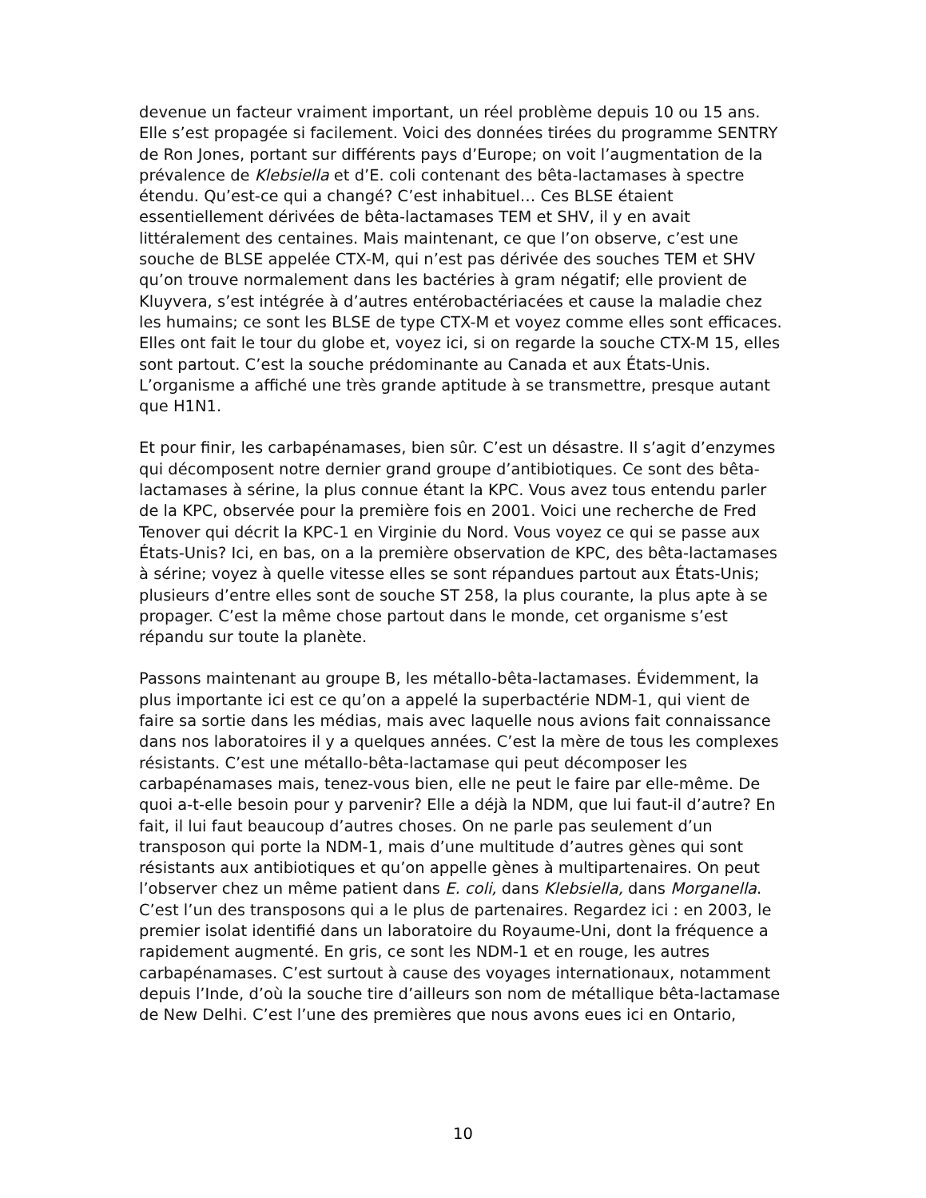devenue un facteur vraiment important, un réel problème depuis 10 ou 15 ans. Elle s’est propagée si facilement. Voici des données tirées du programme SENTRY de Ron Jones, portant sur différents pays d’Europe; on voit l’augmentation de la prévalence de Klebsiella et d’E. coli contenant des bêta-lactamases à spectre étendu. Qu’est-ce qui a changé? C’est inhabituel… Ces BLSE étaient essentiellement dérivées de bêta-lactamases TEM et SHV, il y en avait littéralement des centaines. Mais maintenant, ce que l’on observe, c’est une souche de BLSE appelée CTX-M, qui n’est pas dérivée des souches TEM et SHV qu’on trouve normalement dans les bactéries à gram négatif; elle provient de Kluyvera, s’est intégrée à d’autres entérobactériacées et cause la maladie chez les humains; ce sont les BLSE de type CTX-M et voyez comme elles sont efficaces. Elles ont fait le tour du globe et, voyez ici, si on regarde la souche CTX-M 15, elles sont partout. C’est la souche prédominante au Canada et aux États-Unis. L’organisme a affiché une très grande aptitude à se transmettre, presque autant que H1N1.
Et pour finir, les carbapénamases, bien sûr. C’est un désastre. Il s’agit d’enzymes qui décomposent notre dernier grand groupe d’antibiotiques. Ce sont des bêta-lactamases à sérine, la plus connue étant la KPC. Vous avez tous entendu parler de la KPC, observée pour la première fois en 2001. Voici une recherche de Fred Tenover qui décrit la KPC-1 en Virginie du Nord. Vous voyez ce qui se passe aux États-Unis? Ici, en bas, on a la première observation de KPC, des bêta-lactamases à sérine; voyez à quelle vitesse elles se sont répandues partout aux États-Unis; plusieurs d’entre elles sont de souche ST 258, la plus courante, la plus apte à se propager. C’est la même chose partout dans le monde, cet organisme s’est répandu sur toute la planète.
Passons maintenant au groupe B, les métallo-bêta-lactamases. Évidemment, la plus importante ici est ce qu’on a appelé la superbactérie NDM-1, qui vient de faire sa sortie dans les médias, mais avec laquelle nous avions fait connaissance dans nos laboratoires il y a quelques années. C’est la mère de tous les complexes résistants. C’est une métallo-bêta-lactamase qui peut décomposer les carbapénamases mais, tenez-vous bien, elle ne peut le faire par elle-même. De quoi a-t-elle besoin pour y parvenir? Elle a déjà la NDM, que lui faut-il d’autre? En fait, il lui faut beaucoup d’autres choses. On ne parle pas seulement d’un transposon qui porte la NDM-1, mais d’une multitude d’autres gènes qui sont résistants aux antibiotiques et qu’on appelle gènes à multipartenaires. On peut l’observer chez un même patient dans E. coli, dans Klebsiella, dans Morganella. C’est l’un des transposons qui a le plus de partenaires. Regardez ici : en 2003, le premier isolat identifié dans un laboratoire du Royaume-Uni, dont la fréquence a rapidement augmenté. En gris, ce sont les NDM-1 et en rouge, les autres carbapénamases. C’est surtout à cause des voyages internationaux, notamment depuis l’Inde, d’où la souche tire d’ailleurs son nom de métallique bêta-lactamase de New Delhi. C’est l’une des premières que nous avons eues ici en Ontario,
10